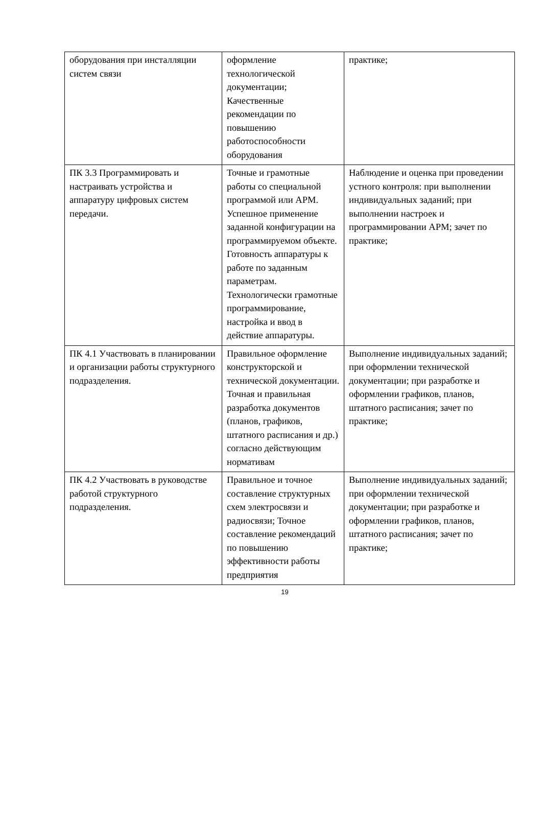| оборудования при инсталляции систем связи | оформление технологической документации; Качественные рекомендации по повышению работоспособности оборудования | практике; |
| ПК 3.3 Программировать и настраивать устройства и аппаратуру цифровых систем передачи. | Точные и грамотные работы со специальной программой или АРМ. Успешное применение заданной конфигурации на программируемом объекте. Готовность аппаратуры к работе по заданным параметрам. Технологически грамотные программирование, настройка и ввод в действие аппаратуры. | Наблюдение и оценка при проведении устного контроля: при выполнении индивидуальных заданий; при выполнении настроек и программировании АРМ; зачет по практике; |
| ПК 4.1 Участвовать в планировании и организации работы структурного подразделения. | Правильное оформление конструкторской и технической документации. Точная и правильная разработка документов (планов, графиков, штатного расписания и др.) согласно действующим нормативам | Выполнение индивидуальных заданий; при оформлении технической документации; при разработке и оформлении графиков, планов, штатного расписания; зачет по практике; |
| ПК 4.2 Участвовать в руководстве работой структурного подразделения. | Правильное и точное составление структурных схем электросвязи и радиосвязи; Точное составление рекомендаций по повышению эффективности работы предприятия | Выполнение индивидуальных заданий; при оформлении технической документации; при разработке и оформлении графиков, планов, штатного расписания; зачет по практике; |
19